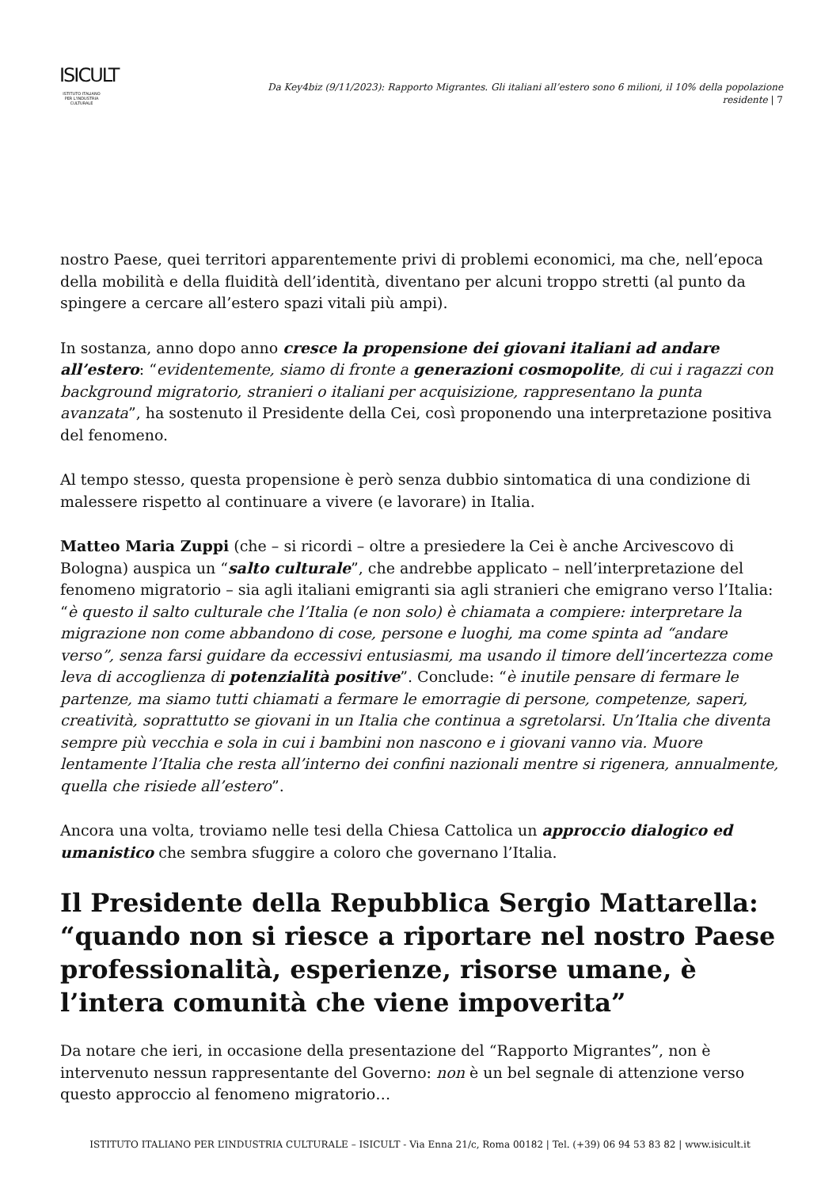ISICULT
ISTITUTO ITALIANO
PER L'INDUSTRIA
CULTURALE
Da Key4biz (9/11/2023): Rapporto Migrantes. Gli italiani all’estero sono 6 milioni, il 10% della popolazione residente | 7
nostro Paese, quei territori apparentemente privi di problemi economici, ma che, nell’epoca della mobilità e della fluidità dell’identità, diventano per alcuni troppo stretti (al punto da spingere a cercare all’estero spazi vitali più ampi).
In sostanza, anno dopo anno cresce la propensione dei giovani italiani ad andare all’estero: “evidentemente, siamo di fronte a generazioni cosmopolite, di cui i ragazzi con background migratorio, stranieri o italiani per acquisizione, rappresentano la punta avanzata”, ha sostenuto il Presidente della Cei, così proponendo una interpretazione positiva del fenomeno.
Al tempo stesso, questa propensione è però senza dubbio sintomatica di una condizione di malessere rispetto al continuare a vivere (e lavorare) in Italia.
Matteo Maria Zuppi (che – si ricordi – oltre a presiedere la Cei è anche Arcivescovo di Bologna) auspica un “salto culturale”, che andrebbe applicato – nell’interpretazione del fenomeno migratorio – sia agli italiani emigranti sia agli stranieri che emigrano verso l’Italia: “è questo il salto culturale che l’Italia (e non solo) è chiamata a compiere: interpretare la migrazione non come abbandono di cose, persone e luoghi, ma come spinta ad “andare verso”, senza farsi guidare da eccessivi entusiasmi, ma usando il timore dell’incertezza come leva di accoglienza di potenzialità positive”. Conclude: “è inutile pensare di fermare le partenze, ma siamo tutti chiamati a fermare le emorragie di persone, competenze, saperi, creatività, soprattutto se giovani in un Italia che continua a sgretolarsi. Un’Italia che diventa sempre più vecchia e sola in cui i bambini non nascono e i giovani vanno via. Muore lentamente l’Italia che resta all’interno dei confini nazionali mentre si rigenera, annualmente, quella che risiede all’estero”.
Ancora una volta, troviamo nelle tesi della Chiesa Cattolica un approccio dialogico ed umanistico che sembra sfuggire a coloro che governano l’Italia.
Il Presidente della Repubblica Sergio Mattarella: “quando non si riesce a riportare nel nostro Paese professionalità, esperienze, risorse umane, è l’intera comunità che viene impoverita”
Da notare che ieri, in occasione della presentazione del “Rapporto Migrantes”, non è intervenuto nessun rappresentante del Governo: non è un bel segnale di attenzione verso questo approccio al fenomeno migratorio…
ISTITUTO ITALIANO PER L’INDUSTRIA CULTURALE – ISICULT - Via Enna 21/c, Roma 00182 | Tel. (+39) 06 94 53 83 82 | www.isicult.it